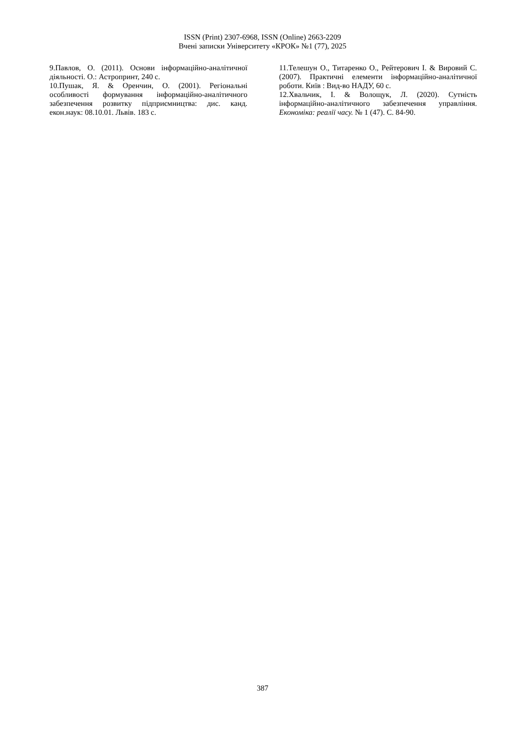ISSN (Print) 2307-6968, ISSN (Online) 2663-2209
Вчені записки Університету «КРОК» №1 (77), 2025
9.Павлов, О. (2011). Основи інформаційно-аналітичної діяльності. О.: Астропринт, 240 с.
10.Пушак, Я. & Оренчин, О. (2001). Регіональні особливості формування інформаційно-аналітичного забезпечення розвитку підприємництва: дис. канд. екон.наук: 08.10.01. Львів. 183 с.
11.Телешун О., Титаренко О., Рейтерович І. & Вировий С. (2007). Практичні елементи інформаційно-аналітичної роботи. Київ : Вид-во НАДУ, 60 с.
12.Хвальчик, І. & Волощук, Л. (2020). Сутність інформаційно-аналітичного забезпечення управління. Економіка: реалії часу. № 1 (47). С. 84-90.
387